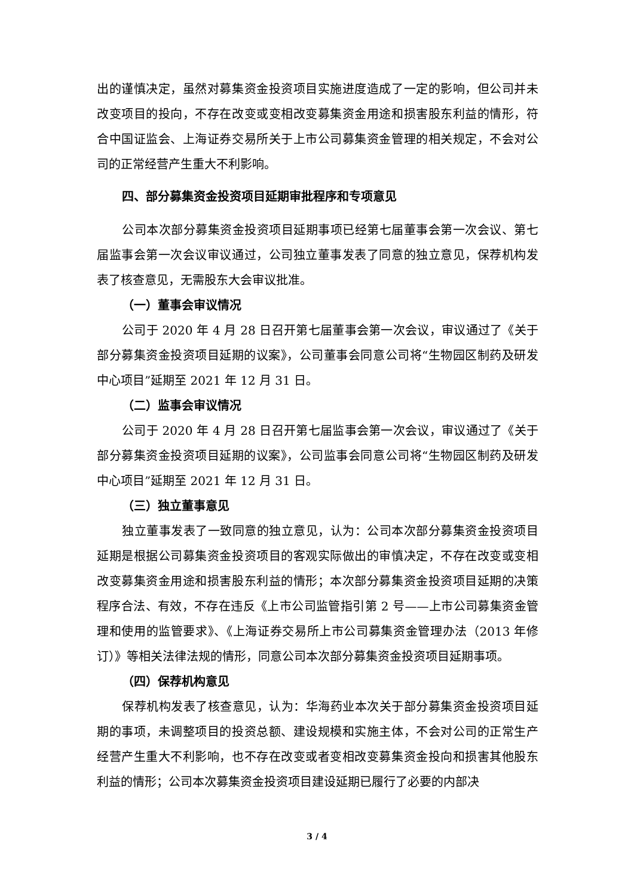出的谨慎决定，虽然对募集资金投资项目实施进度造成了一定的影响，但公司并未改变项目的投向，不存在改变或变相改变募集资金用途和损害股东利益的情形，符合中国证监会、上海证券交易所关于上市公司募集资金管理的相关规定，不会对公司的正常经营产生重大不利影响。
四、部分募集资金投资项目延期审批程序和专项意见
公司本次部分募集资金投资项目延期事项已经第七届董事会第一次会议、第七届监事会第一次会议审议通过，公司独立董事发表了同意的独立意见，保荐机构发表了核查意见，无需股东大会审议批准。
（一）董事会审议情况
公司于 2020 年 4 月 28 日召开第七届董事会第一次会议，审议通过了《关于部分募集资金投资项目延期的议案》，公司董事会同意公司将“生物园区制药及研发中心项目”延期至 2021 年 12 月 31 日。
（二）监事会审议情况
公司于 2020 年 4 月 28 日召开第七届监事会第一次会议，审议通过了《关于部分募集资金投资项目延期的议案》，公司监事会同意公司将“生物园区制药及研发中心项目”延期至 2021 年 12 月 31 日。
（三）独立董事意见
独立董事发表了一致同意的独立意见，认为：公司本次部分募集资金投资项目延期是根据公司募集资金投资项目的客观实际做出的审慎决定，不存在改变或变相改变募集资金用途和损害股东利益的情形；本次部分募集资金投资项目延期的决策程序合法、有效，不存在违反《上市公司监管指引第 2 号——上市公司募集资金管理和使用的监管要求》、《上海证券交易所上市公司募集资金管理办法（2013 年修订）》等相关法律法规的情形，同意公司本次部分募集资金投资项目延期事项。
（四）保荐机构意见
保荐机构发表了核查意见，认为：华海药业本次关于部分募集资金投资项目延期的事项，未调整项目的投资总额、建设规模和实施主体，不会对公司的正常生产经营产生重大不利影响，也不存在改变或者变相改变募集资金投向和损害其他股东利益的情形；公司本次募集资金投资项目建设延期已履行了必要的内部决
3 / 4